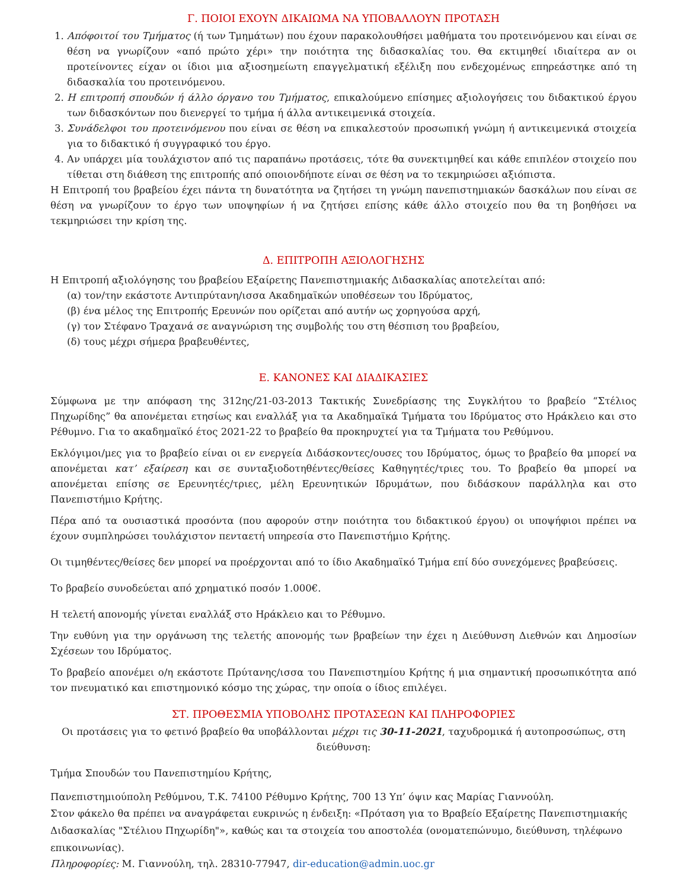Γ. ΠΟΙΟΙ ΕΧΟΥΝ ΔΙΚΑΙΩΜΑ ΝΑ ΥΠΟΒΑΛΛΟΥΝ ΠΡΟΤΑΣΗ
1. Απόφοιτοί του Τμήματος (ή των Τμημάτων) που έχουν παρακολουθήσει μαθήματα του προτεινόμενου και είναι σε θέση να γνωρίζουν «από πρώτο χέρι» την ποιότητα της διδασκαλίας του. Θα εκτιμηθεί ιδιαίτερα αν οι προτείνοντες είχαν οι ίδιοι μια αξιοσημείωτη επαγγελματική εξέλιξη που ενδεχομένως επηρεάστηκε από τη διδασκαλία του προτεινόμενου.
2. Η επιτροπή σπουδών ή άλλο όργανο του Τμήματος, επικαλούμενο επίσημες αξιολογήσεις του διδακτικού έργου των διδασκόντων που διενεργεί το τμήμα ή άλλα αντικειμενικά στοιχεία.
3. Συνάδελφοι του προτεινόμενου που είναι σε θέση να επικαλεστούν προσωπική γνώμη ή αντικειμενικά στοιχεία για το διδακτικό ή συγγραφικό του έργο.
4. Αν υπάρχει μία τουλάχιστον από τις παραπάνω προτάσεις, τότε θα συνεκτιμηθεί και κάθε επιπλέον στοιχείο που τίθεται στη διάθεση της επιτροπής από οποιονδήποτε είναι σε θέση να το τεκμηριώσει αξιόπιστα.
Η Επιτροπή του βραβείου έχει πάντα τη δυνατότητα να ζητήσει τη γνώμη πανεπιστημιακών δασκάλων που είναι σε θέση να γνωρίζουν το έργο των υποψηφίων ή να ζητήσει επίσης κάθε άλλο στοιχείο που θα τη βοηθήσει να τεκμηριώσει την κρίση της.
Δ. ΕΠΙΤΡΟΠΗ ΑΞΙΟΛΟΓΗΣΗΣ
Η Επιτροπή αξιολόγησης του βραβείου Εξαίρετης Πανεπιστημιακής Διδασκαλίας αποτελείται από:
(α) τον/την εκάστοτε Αντιπρύτανη/ισσα Ακαδημαϊκών υποθέσεων του Ιδρύματος,
(β) ένα μέλος της Επιτροπής Ερευνών που ορίζεται από αυτήν ως χορηγούσα αρχή,
(γ) τον Στέφανο Τραχανά σε αναγνώριση της συμβολής του στη θέσπιση του βραβείου,
(δ) τους μέχρι σήμερα βραβευθέντες,
Ε. ΚΑΝΟΝΕΣ ΚΑΙ ΔΙΑΔΙΚΑΣΙΕΣ
Σύμφωνα με την απόφαση της 312ης/21-03-2013 Τακτικής Συνεδρίασης της Συγκλήτου το βραβείο “Στέλιος Πηχωρίδης” θα απονέμεται ετησίως και εναλλάξ για τα Ακαδημαϊκά Τμήματα του Ιδρύματος στο Ηράκλειο και στο Ρέθυμνο. Για το ακαδημαϊκό έτος 2021-22 το βραβείο θα προκηρυχτεί για τα Τμήματα του Ρεθύμνου.
Εκλόγιμοι/μες για το βραβείο είναι οι εν ενεργεία Διδάσκοντες/ουσες του Ιδρύματος, όμως το βραβείο θα μπορεί να απονέμεται κατ’ εξαίρεση και σε συνταξιοδοτηθέντες/θείσες Καθηγητές/τριες του. Το βραβείο θα μπορεί να απονέμεται επίσης σε Ερευνητές/τριες, μέλη Ερευνητικών Ιδρυμάτων, που διδάσκουν παράλληλα και στο Πανεπιστήμιο Κρήτης.
Πέρα από τα ουσιαστικά προσόντα (που αφορούν στην ποιότητα του διδακτικού έργου) οι υποψήφιοι πρέπει να έχουν συμπληρώσει τουλάχιστον πενταετή υπηρεσία στο Πανεπιστήμιο Κρήτης.
Οι τιμηθέντες/θείσες δεν μπορεί να προέρχονται από το ίδιο Ακαδημαϊκό Τμήμα επί δύο συνεχόμενες βραβεύσεις.
Το βραβείο συνοδεύεται από χρηματικό ποσόν 1.000€.
Η τελετή απονομής γίνεται εναλλάξ στο Ηράκλειο και το Ρέθυμνο.
Την ευθύνη για την οργάνωση της τελετής απονομής των βραβείων την έχει η Διεύθυνση Διεθνών και Δημοσίων Σχέσεων του Ιδρύματος.
Το βραβείο απονέμει ο/η εκάστοτε Πρύτανης/ισσα του Πανεπιστημίου Κρήτης ή μια σημαντική προσωπικότητα από τον πνευματικό και επιστημονικό κόσμο της χώρας, την οποία ο ίδιος επιλέγει.
ΣΤ. ΠΡΟΘΕΣΜΙΑ ΥΠΟΒΟΛΗΣ ΠΡΟΤΑΣΕΩΝ ΚΑΙ ΠΛΗΡΟΦΟΡΙΕΣ
Οι προτάσεις για το φετινό βραβείο θα υποβάλλονται μέχρι τις 30-11-2021, ταχυδρομικά ή αυτοπροσώπως, στη διεύθυνση:
Τμήμα Σπουδών του Πανεπιστημίου Κρήτης,
Πανεπιστημιούπολη Ρεθύμνου, Τ.Κ. 74100 Ρέθυμνο Κρήτης, 700 13 Υπ’ όψιν κας Μαρίας Γιαννούλη.
Στον φάκελο θα πρέπει να αναγράφεται ευκρινώς η ένδειξη: «Πρόταση για το Βραβείο Εξαίρετης Πανεπιστημιακής Διδασκαλίας "Στέλιου Πηχωρίδη"», καθώς και τα στοιχεία του αποστολέα (ονοματεπώνυμο, διεύθυνση, τηλέφωνο επικοινωνίας).
Πληροφορίες: Μ. Γιαννούλη, τηλ. 28310-77947, dir-education@admin.uoc.gr